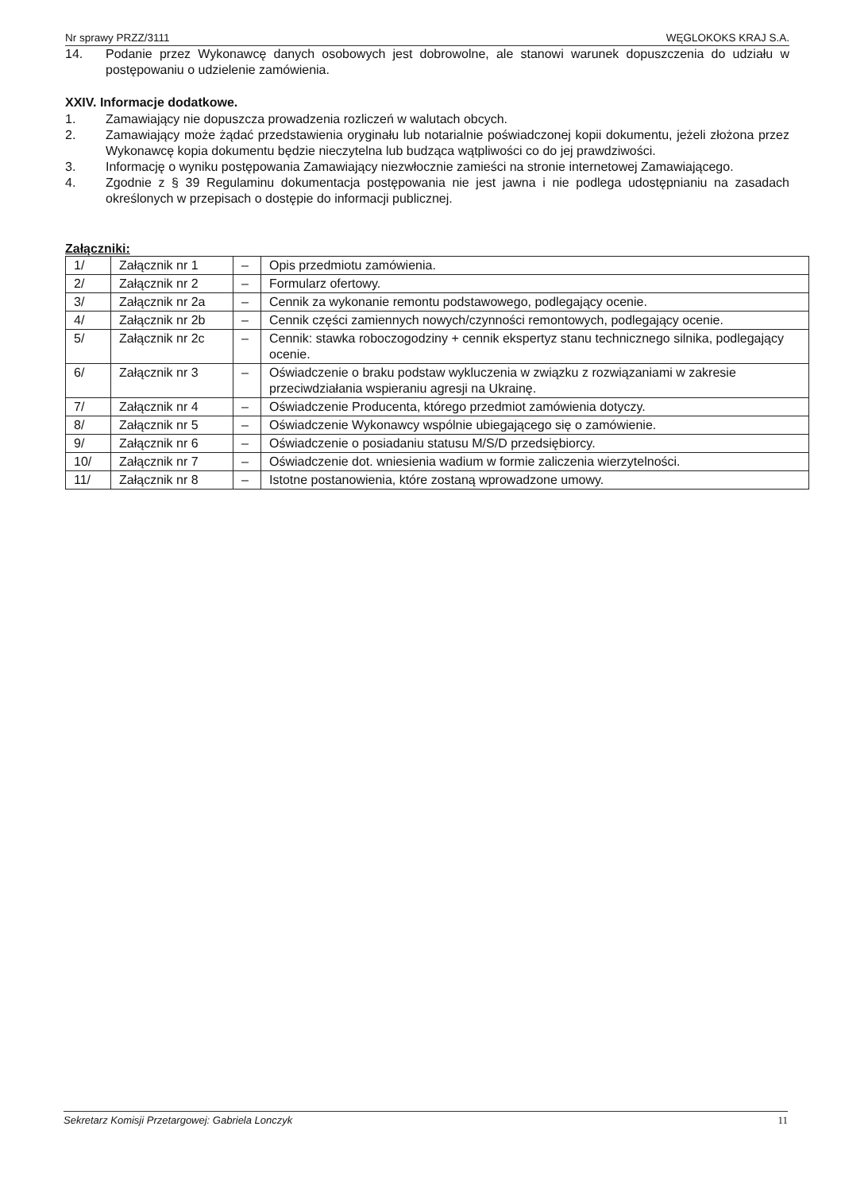Nr sprawy PRZZ/3111 WĘGLOKOKS KRAJ S.A.
14. Podanie przez Wykonawcę danych osobowych jest dobrowolne, ale stanowi warunek dopuszczenia do udziału w postępowaniu o udzielenie zamówienia.
XXIV. Informacje dodatkowe.
1. Zamawiający nie dopuszcza prowadzenia rozliczeń w walutach obcych.
2. Zamawiający może żądać przedstawienia oryginału lub notarialnie poświadczonej kopii dokumentu, jeżeli złożona przez Wykonawcę kopia dokumentu będzie nieczytelna lub budząca wątpliwości co do jej prawdziwości.
3. Informację o wyniku postępowania Zamawiający niezwłocznie zamieści na stronie internetowej Zamawiającego.
4. Zgodnie z § 39 Regulaminu dokumentacja postępowania nie jest jawna i nie podlega udostępnianiu na zasadach określonych w przepisach o dostępie do informacji publicznej.
Załączniki:
| 1/ | Załącznik nr 1 | – | Opis przedmiotu zamówienia. |
| 2/ | Załącznik nr 2 | – | Formularz ofertowy. |
| 3/ | Załącznik nr 2a | – | Cennik za wykonanie remontu podstawowego, podlegający ocenie. |
| 4/ | Załącznik nr 2b | – | Cennik części zamiennych nowych/czynności remontowych, podlegający ocenie. |
| 5/ | Załącznik nr 2c | – | Cennik: stawka roboczogodziny + cennik ekspertyz stanu technicznego silnika, podlegający ocenie. |
| 6/ | Załącznik nr 3 | – | Oświadczenie o braku podstaw wykluczenia w związku z rozwiązaniami w zakresie przeciwdziałania wspieraniu agresji na Ukrainę. |
| 7/ | Załącznik nr 4 | – | Oświadczenie Producenta, którego przedmiot zamówienia dotyczy. |
| 8/ | Załącznik nr 5 | – | Oświadczenie Wykonawcy wspólnie ubiegającego się o zamówienie. |
| 9/ | Załącznik nr 6 | – | Oświadczenie o posiadaniu statusu M/S/D przedsiębiorcy. |
| 10/ | Załącznik nr 7 | – | Oświadczenie dot. wniesienia wadium w formie zaliczenia wierzytelności. |
| 11/ | Załącznik nr 8 | – | Istotne postanowienia, które zostaną wprowadzone umowy. |
Sekretarz Komisji Przetargowej: Gabriela Lonczyk 11